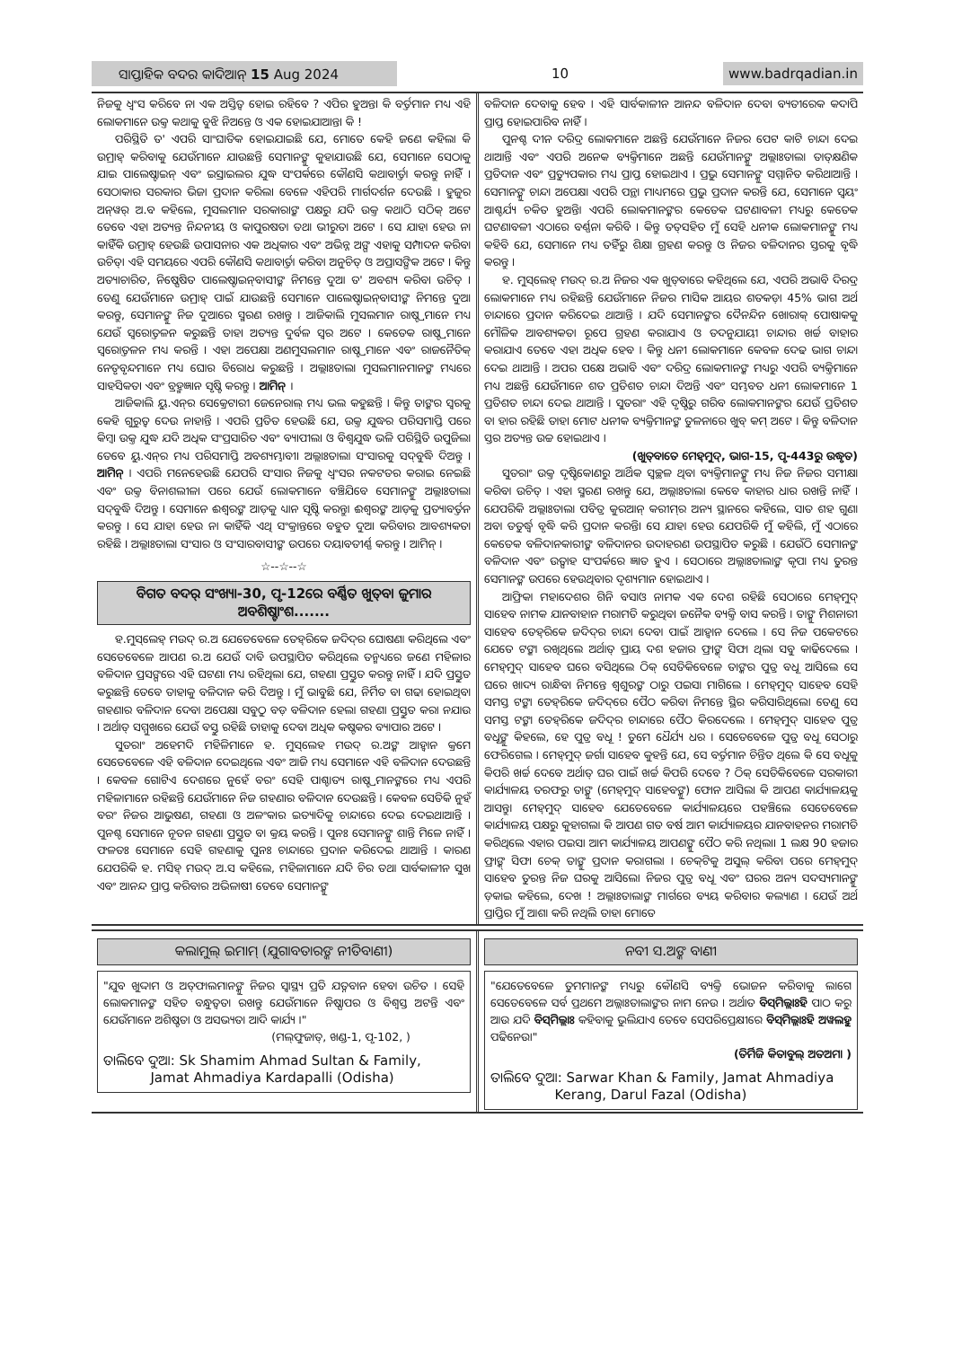ସାପ୍ତାହିକ ବଦର କାଦିଆନ୍ 15 Aug 2024 10 www.badrqadian.in
ନିଜକୁ ଧ୍ୱଂସ କରିବେ ନା ଏକ ଅସ୍ତିତ୍ୱ ହୋଇ ରହିବେ ? ଏପିର ହୁଅନ୍ତା କି ବର୍ତ୍ତମାନ ମଧ୍ୟ ଏହି ଲୋକମାନେ ଉକ୍ତ କଥାକୁ ବୁଝି ନିଅନ୍ତେ ଓ ଏକ ହୋଇଯାଆନ୍ତା କି !
ପରିସ୍ଥିତି ତ' ଏପରି ସାଂଘାତିକ ହୋଇଯାଇଛି ଯେ, ମୋତେ କେହି ଜଣେ କହିଲା କି ଉମ୍ରାହ୍ କରିବାକୁ ଯେଉଁମାନେ ଯାଉଛନ୍ତି ସେମାନଙ୍କୁ କୁହାଯାଉଛି ଯେ, ସେମାନେ ସେଠାକୁ ଯାଇ ପାଲେଷ୍ଟାଇନ୍ ଏବଂ ଇସ୍ରାଇଲର ଯୁଦ୍ଧ ସଂପର୍କରେ କୌଣସି କଥାବାର୍ତ୍ତା କରନ୍ତୁ ନାହିଁ । ସେଠାକାର ସରକାର ଭିଜା ପ୍ରଦାନ କରିଲା ବେଳେ ଏହିପରି ମାର୍ଗଦର୍ଶନ ଦେଉଛି । ହୁଜୁର ଅନ୍‌ୱର୍ ଅ.ବ କହିଲେ, ମୁସଲମାନ ସରକାରାଙ୍କ ପକ୍ଷରୁ ଯଦି ଉକ୍ତ କଥାଠି ସଠିକ୍ ଅଟେ ତେବେ ଏହା ଅତ୍ୟନ୍ତ ନିନ୍ଦନୀୟ ଓ କାପୁରଷତା ତଥା ଭୀରୁତା ଅଟେ । ସେ ଯାହା ହେଉ ନା କାହିଁକି ଉମ୍ରାହ୍ ହେଉଛି ଉପାସନାର ଏକ ଅଧିକାର ଏବଂ ଅଭିନ୍ନ ଅଙ୍ଗ ଏହାକୁ ସମ୍ପାଦନ କରିବା ଉଚିତ୍। ଏହି ସମୟରେ ଏପରି କୌଣସି କଥାବାର୍ତ୍ତା କରିବା ଅନୁଚିତ୍ ଓ ଅପ୍ରାସଙ୍ଗିକ ଅଟେ । କିନ୍ତୁ ଅତ୍ୟାଚାରିତ, ନିଷ୍ପେଷିତ ପାଲେଷ୍ଟାଇନ୍‌ବାସୀଙ୍କ ନିମନ୍ତେ ଦୁଆ ତ' ଅବଶ୍ୟ କରିବା ଉଚିତ୍ । ତେଣୁ ଯେଉଁମାନେ ଉମ୍ରାହ୍ ପାଇଁ ଯାଉଛନ୍ତି ସେମାନେ ପାଲେଷ୍ଟାଇନ୍‌ବାସୀଙ୍କ ନିମନ୍ତେ ଦୁଆ କରନ୍ତୁ, ସେମାନଙ୍କୁ ନିଜ ଦୁଆରେ ସ୍ମରଣ ରଖନ୍ତୁ । ଆଜିକାଲି ମୁସଲମାନ ରାଷ୍ଟ୍ରମାନେ ମଧ୍ୟ ଯେଉଁ ସ୍ୱରୋତ୍ତଳନ କରୁଛନ୍ତି ତାହା ଅତ୍ୟନ୍ତ ଦୁର୍ବଳ ସ୍ୱର ଅଟେ । କେତେକ ରାଷ୍ଟ୍ରମାନେ ସ୍ୱରୋତ୍ତଳନ ମଧ୍ୟ କରନ୍ତି । ଏହା ଅପେକ୍ଷା ଅଣମୁସଲମାନ ରାଷ୍ଟ୍ରମାନେ ଏବଂ ରାଜନୈତିକ୍ ନେତୃବୃନ୍ଦମାନେ ମଧ୍ୟ ଘୋର ବିରୋଧ କରୁଛନ୍ତି । ଅଲ୍ଲାଃତାଲା ମୁସଲମାନମାନଙ୍କ ମଧ୍ୟରେ ସାହସିକତା ଏବଂ ବ୍ରହ୍ମଜ୍ଞାନ ସୃଷ୍ଟି କରନ୍ତୁ । ଆମିନ୍ ।
ଆଜିକାଲି ୟୁ.ଏନ୍‌ର ସେକ୍ରେଟାରୀ ଜେନେରାଲ୍ ମଧ୍ୟ ଭଲ କହୁଛନ୍ତି । କିନ୍ତୁ ତାଙ୍କର ସ୍ୱରକୁ କେହି ଗୁରୁତ୍ୱ ଦେଉ ନାହାନ୍ତି । ଏପରି ପ୍ରତିତ ହେଉଛି ଯେ, ଉକ୍ତ ଯୁଦ୍ଧର ପରିସମାପ୍ତି ପରେ କିମ୍ବା ଉକ୍ତ ଯୁଦ୍ଧ ଯଦି ଅଧିକ ସଂପ୍ରସାରିତ ଏବଂ ବ୍ୟାପୀଲା ଓ ବିଶ୍ୱଯୁଦ୍ଧ ଭଳି ପରିସ୍ଥିତି ଉପୁଜିଲା ତେବେ ୟୁ.ଏନ୍‌ର ମଧ୍ୟ ପରିସମାପ୍ତି ଅବଶ୍ୟମ୍ଭାବୀ। ଅଲ୍ଲାଃତାଲା ସଂସାରକୁ ସଦ୍‌ବୁଦ୍ଧି ଦିଅନ୍ତୁ । ଆମିନ୍ । ଏପରି ମନେହେଉଛି ଯେପରି ସଂସାର ନିଜକୁ ଧ୍ୱଂସର ନକଟତର କରାଇ ନେଇଛି ଏବଂ ଉକ୍ତ ବିନାଶଲୀଳା ପରେ ଯେଉଁ ଲୋକମାନେ ବଞ୍ଚିଯିବେ ସେମାନଙ୍କୁ ଅଲ୍ଲାଃତାଲା ସଦ୍‌ବୁଦ୍ଧି ଦିଅନ୍ତୁ । ସେମାନେ ଈଶ୍ୱରଙ୍କ ଆଡ଼କୁ ଧ୍ୟାନ ସୃଷ୍ଟି କରନ୍ତୁ। ଈଶ୍ୱରଙ୍କ ଆଡ଼କୁ ପ୍ରତ୍ୟାବର୍ତ୍ତନ କରନ୍ତୁ । ସେ ଯାହା ହେଉ ନା କାହିଁକି ଏଥି ସଂକ୍ରାନ୍ତରେ ବହୁତ ଦୁଆ କରିବାର ଆବଶ୍ୟକତା ରହିଛି । ଅଲ୍ଲାଃତାଲା ସଂସାର ଓ ସଂସାରବାସୀଙ୍କ ଉପରେ ଦୟାବତୀର୍ଣ୍ଣ କରନ୍ତୁ । ଆମିନ୍ ।
☆--☆--☆
ବିଗତ ବଦର୍ ସଂଖ୍ୟା-30, ପୃ-12ରେ ବର୍ଣ୍ଣିତ ଖୁତ୍‌ବା ଜୁମାର ଅବଶିଷ୍ଟାଂଶ.......
ହ.ମୁସ୍‌ଲେହ୍ ମଉଦ୍ ର.ଅ ଯେତେବେଳେ ତେହ୍‌ରିକେ ଜଦିଦ୍‌ର ଘୋଷଣା କରିଥିଲେ ଏବଂ ସେତେବେଳେ ଆପଣ ର.ଅ ଯେଉଁ ଦାବି ଉପସ୍ଥାପିତ କରିଥିଲେ ତନ୍ମଧ୍ୟରେ ଜଣେ ମହିଳାର ବଳିଦାନ ପ୍ରସଙ୍ଗରେ ଏହି ଘଟଣା ମଧ୍ୟ ରହିଥିଲା ଯେ, ଗହଣା ପ୍ରସ୍ତୁତ କରନ୍ତୁ ନାହିଁ । ଯଦି ପ୍ରସ୍ତୁତ କରୁଛନ୍ତି ତେବେ ତାହାକୁ ବଳିଦାନ କରି ଦିଅନ୍ତୁ । ମୁଁ ଭାବୁଛି ଯେ, ନିର୍ମିତ ବା ଗଢା ହୋଇଥିବା ଗହଣାର ବଳିଦାନ ଦେବା ଅପେକ୍ଷା ସବୁଠୁ ବଡ଼ ବଳିଦାନ ହେଲା ଗହଣା ପ୍ରସ୍ତୁତ କରା ନଯାଉ । ଅର୍ଥାତ୍ ସମ୍ମୁଖରେ ଯେଉଁ ବସ୍ତୁ ରହିଛି ତାହାକୁ ଦେବା ଅଧିକ କଷ୍ଟକର ବ୍ୟାପାର ଅଟେ ।
ସୁତରାଂ ଅହେମଦି ମହିଳିମାନେ ହ. ମୁସ୍‌ଲେହ ମଉଦ୍ ର.ଅଙ୍କ ଆହ୍ୱାନ କ୍ରମେ ସେତେବେଳେ ଏହି ବଳିଦାନ ଦେଇଥିଲେ ଏବଂ ଆଜି ମଧ୍ୟ ସେମାନେ ଏହି ବଳିଦାନ ଦେଉଛନ୍ତି । କେବଳ ଗୋଟିଏ ଦେଶରେ ନୁହେଁ ବରଂ ସେହି ପାଶ୍ଚାତ୍ୟ ରାଷ୍ଟ୍ରମାନଙ୍କରେ ମଧ୍ୟ ଏପରି ମହିଳାମାନେ ରହିଛନ୍ତି ଯେଉଁମାନେ ନିଜ ଗହଣାର ବଳିଦାନ ଦେଉଛନ୍ତି । କେବଳ ସେତିକି ନୁହଁ ବରଂ ନିଜର ଆଭୁଷଣ, ଗହଣା ଓ ଅଳଂକାର ଇତ୍ୟାଦିକୁ ଚାନ୍ଦାରେ ଦେଇ ଦେଇଥାଆନ୍ତି । ପୁନଶ୍ଚ ସେମାନେ ନୂତନ ଗହଣା ପ୍ରସ୍ତୁତ ବା କ୍ରୟ କରନ୍ତି । ପୁନଃ ସେମାନଙ୍କୁ ଶାନ୍ତି ମିଳେ ନାହିଁ । ଫଳତଃ ସେମାନେ ସେହି ଗହଣାକୁ ପୁନଃ ଚାନ୍ଦାରେ ପ୍ରଦାନ କରିଦେଇ ଥାଆନ୍ତି । କାରଣ ଯେପରିକି ହ. ମସିହ୍ ମଉଦ୍ ଅ.ସ କହିଲେ, ମହିଳାମାନେ ଯଦି ଚିର ତଥା ସାର୍ବକାଳୀନ ସୁଖ ଏବଂ ଆନନ୍ଦ ପ୍ରାପ୍ତ କରିବାର ଅଭିଳାଷୀ ତେବେ ସେମାନଙ୍କୁ
ବଳିଦାନ ଦେବାକୁ ହେବ । ଏହି ସାର୍ବକାଳୀନ ଆନନ୍ଦ ବଳିଦାନ ଦେବା ବ୍ୟତୀରେକ କଦାପି ପ୍ରାପ୍ତ ହୋଇପାରିବ ନାହିଁ ।
ପୁନଶ୍ଚ ଦୀନ ଦରିଦ୍ର ଲୋକମାନେ ଅଛନ୍ତି ଯେଉଁମାନେ ନିଜର ପେଟ କାଟି ଚାନ୍ଦା ଦେଇ ଥାଆନ୍ତି ଏବଂ ଏପରି ଅନେକ ବ୍ୟକ୍ତିମାନେ ଅଛନ୍ତି ଯେଉଁମାନଙ୍କୁ ଅଲ୍ଲାଃତାଲା ତାତ୍‌କ୍ଷଣିକ ପ୍ରତିଦାନ ଏବଂ ପ୍ରତ୍ୟୁପକାର ମଧ୍ୟ ପ୍ରାପ୍ତ ହୋଇଥାଏ । ପ୍ରଭୁ ସେମାନଙ୍କୁ ସମ୍ମାନିତ କରିଥାଆନ୍ତି । ସେମାନଙ୍କୁ ଚାନ୍ଦା ଅପେକ୍ଷା ଏପରି ପନ୍ଥା ମାଧ୍ୟମରେ ପ୍ରଭୁ ପ୍ରଦାନ କରନ୍ତି ଯେ, ସେମାନେ ସ୍ୱୟଂ ଆଶ୍ଚର୍ଯ୍ୟ ଚକିତ ହୁଅନ୍ତି। ଏପରି ଲୋକମାନଙ୍କର କେତେକ ଘଟଣାବଳୀ ମଧ୍ୟରୁ କେତେକ ଘଟଣାବଳୀ ଏଠାରେ ବର୍ଣ୍ଣନା କରିବି । କିନ୍ତୁ ତତ୍‌ସହିତ ମୁଁ ସେହି ଧନୀକ ଲୋକମାନଙ୍କୁ ମଧ୍ୟ କହିବି ଯେ, ସେମାନେ ମଧ୍ୟ ତହିଁରୁ ଶିକ୍ଷା ଗ୍ରହଣ କରନ୍ତୁ ଓ ନିଜର ବଳିଦାନର ସ୍ତରକୁ ବୃଦ୍ଧି କରନ୍ତୁ ।
ହ. ମୁସ୍‌ଲେହ୍ ମଉଦ୍ ର.ଅ ନିଜର ଏକ ଖୁତ୍‌ବାରେ କହିଥିଲେ ଯେ, ଏପରି ଅଭାବି ଦିରଦ୍ର ଲୋକମାନେ ମଧ୍ୟ ରହିଛନ୍ତି ଯେଉଁମାନେ ନିଜର ମାସିକ ଆୟର ଶତକଡ଼ା 45% ଭାଗ ଅର୍ଥ ଚାନ୍ଦାରେ ପ୍ରଦାନ କରିଦେଇ ଥାଆନ୍ତି । ଯଦି ସେମାନଙ୍କର ଦୈନନ୍ଦିନ ଖୋରାକ୍ ପୋଷାକକୁ ମୌଳିକ ଆବଶ୍ୟକତା ରୂପେ ଗ୍ରହଣ କରାଯାଏ ଓ ତଦନୁଯାୟୀ ଚାନ୍ଦାର ଖର୍ଚ୍ଚ ବାହାର କରାଯାଏ ତେବେ ଏହା ଅଧିକ ହେବ । କିନ୍ତୁ ଧନୀ ଲୋକମାନେ କେବଳ ଦେଢ ଭାଗ ଚାନ୍ଦା ଦେଇ ଥାଆନ୍ତି । ଅପର ପକ୍ଷେ ଅଭାବି ଏବଂ ଦରିଦ୍ର ଲୋକମାନଙ୍କ ମଧ୍ୟରୁ ଏପରି ବ୍ୟକ୍ତିମାନେ ମଧ୍ୟ ଅଛନ୍ତି ଯେଉଁମାନେ ଶତ ପ୍ରତିଶତ ଚାନ୍ଦା ଦିଅନ୍ତି ଏବଂ ସମ୍ଭବତ ଧନୀ ଲୋକମାନେ 1 ପ୍ରତିଶତ ଚାନ୍ଦା ଦେଇ ଥାଆନ୍ତି । ସୁତରାଂ ଏହି ଦୃଷ୍ଟିରୁ ଗରିବ ଲୋକମାନଙ୍କର ଯେଉଁ ପ୍ରତିଶତ ବା ହାର ରହିଛି ତାହା ମୋଟ ଧନୀକ ବ୍ୟକ୍ତିମାନଙ୍କ ତୁଳନାରେ ଖୁବ୍ କମ୍ ଅଟେ । କିନ୍ତୁ ବଳିଦାନ ସ୍ତର ଅତ୍ୟନ୍ତ ଉଚ୍ଚ ହୋଇଥାଏ ।
(ଖୁତ୍‌ବାତେ ମେହ୍‌ମୁଦ୍, ଭାଗ-15, ପୃ-443ରୁ ଉଦ୍ଧୃତ)
ସୁତରାଂ ଉକ୍ତ ଦୃଷ୍ଟିକୋଣରୁ ଆର୍ଥିକ ସ୍ୱଚ୍ଛଳ ଥିବା ବ୍ୟକ୍ତିମାନଙ୍କୁ ମଧ୍ୟ ନିଜ ନିଜର ସମୀକ୍ଷା କରିବା ଉଚିତ୍ । ଏହା ସ୍ମରଣ ରଖନ୍ତୁ ଯେ, ଅଲ୍ଲାଃତାଲା କେବେ କାହାର ଧାର ରଖନ୍ତି ନାହିଁ । ଯେପରିକି ଅଲ୍ଲାଃତାଲା ପବିତ୍ର କୁରଆନ୍ କରୀମ୍‌ର ଅନ୍ୟ ସ୍ଥାନରେ କହିଲେ, ସାତ ଶହ ଗୁଣା ଅବା ତତୁର୍ଦ୍ଧ୍ୱ ବୃଦ୍ଧି କରି ପ୍ରଦାନ କରନ୍ତି। ସେ ଯାହା ହେଉ ଯେପରିକି ମୁଁ କହିଲି, ମୁଁ ଏଠାରେ କେତେକ ବଳିଦାନକାରୀଙ୍କ ବଳିଦାନର ଉଦାହରଣ ଉପସ୍ଥାପିତ କରୁଛି । ଯେଉଁଠି ସେମାନଙ୍କ ବଳିଦାନ ଏବଂ ଉତ୍ସାହ ସଂପର୍କରେ ଜ୍ଞାତ ହୁଏ । ସେଠାରେ ଅଲ୍ଲାଃତାଲାଙ୍କ କୃପା ମଧ୍ୟ ତୁରନ୍ତ ସେମାନଙ୍କ ଉପରେ ହେଉଥିବାର ଦୃଶ୍ୟମାନ ହୋଇଥାଏ ।
ଆଫ୍ରିକା ମହାଦେଶର ଗିନି ବସାଓ ନାମକ ଏକ ଦେଶ ରହିଛି ସେଠାରେ ମେହ୍‌ମୁଦ୍ ସାହେବ ନାମକ ଯାନବାହାନ ମରାମତି କରୁଥିବା ଜନୈକ ବ୍ୟକ୍ତି ବାସ କରନ୍ତି । ତାଙ୍କୁ ମିଶନାରୀ ସାହେବ ତେହ୍‌ରିକେ ଜଦିଦ୍‌ର ଚାନ୍ଦା ଦେବା ପାଇଁ ଆହ୍ୱାନ ଦେଲେ । ସେ ନିଜ ପକେଟରେ ଯେତେ ଟଙ୍କା ରଖିଥିଲେ ଅର୍ଥାତ୍ ପ୍ରାୟ ଦଶ ହଜାର ଫ୍ରାଙ୍କ୍ ସିଫା ଥିଲା ସବୁ କାଢିଦେଲେ । ମେହ୍‌ମୁଦ୍ ସାହେବ ଘରେ ବସିଥିଲେ ଠିକ୍ ସେତିକିବେଳେ ତାଙ୍କର ପୁତ୍ର ବଧୂ ଆସିଲେ ସେ ଘରେ ଖାଦ୍ୟ ରାନ୍ଧିବା ନିମନ୍ତେ ଶ୍ୱଶୁରଙ୍କ ଠାରୁ ପଇସା ମାଗିଲେ । ମେହ୍‌ମୁଦ୍ ସାହେବ ସେହି ସମସ୍ତ ଟଙ୍କା ତେହ୍‌ରିକେ ଜଦିଦ୍‌ରେ ପୈଠ କରିବା ନିମନ୍ତେ ସ୍ଥିର କରିସାରିଥିଲେ। ତେଣୁ ସେ ସମସ୍ତ ଟଙ୍କା ତେହ୍‌ରିକେ ଜଦିଦ୍‌ର ଚାନ୍ଦାରେ ପୈଠ କିରଦେଲେ । ମେହ୍‌ମୁଦ୍ ସାହେବ ପୁତ୍ର ବଧୂଙ୍କୁ କିହଲେ, ହେ ପୁତ୍ର ବଧୂ ! ତୁମେ ଧୈର୍ଯ୍ୟ ଧର । ସେତେବେଳେ ପୁତ୍ର ବଧୂ ସେଠାରୁ ଫେରିଗେଲ । ମେହ୍‌ମୁଦ୍ ଜର୍ଗା ସାହେବ କୁହନ୍ତି ଯେ, ସେ ବର୍ତ୍ତମାନ ଚିନ୍ତିତ ଥିଲେ କି ସେ ବଧୂକୁ କିପରି ଖର୍ଚ୍ଚ ଦେବେ ଅର୍ଥାତ୍ ଘର ପାଇଁ ଖର୍ଚ୍ଚ କିପରି ଦେବେ ? ଠିକ୍ ସେତିକିବେଳେ ସରକାରୀ କାର୍ଯ୍ୟାଳୟ ତରଫରୁ ତାଙ୍କୁ (ମେହ୍‌ମୁଦ୍ ସାହେବଙ୍କୁ) ଫୋନ ଆସିଲା କି ଆପଣ କାର୍ଯ୍ୟାଳୟକୁ ଆସନ୍ତୁ। ମେହ୍‌ମୁଦ୍ ସାହେବ ଯେତେବେଳେ କାର୍ଯ୍ୟାଳୟରେ ପହଞ୍ଚିଲେ ସେତେବେଳେ କାର୍ଯ୍ୟାଳୟ ପକ୍ଷରୁ କୁହାଗଲା କି ଆପଣ ଗତ ବର୍ଷ ଆମ କାର୍ଯ୍ୟାଳୟର ଯାନବାହନର ମରାମତି କରିଥିଲେ ଏହାର ପଇସା ଆମ କାର୍ଯ୍ୟାଳୟ ଆପଣଙ୍କୁ ପୈଠ କରି ନଥିଲା। 1 ଲକ୍ଷ 90 ହଜାର ଫ୍ରାଙ୍କ୍ ସିଫା ଚେକ୍ ତାଙ୍କୁ ପ୍ରଦାନ କରାଗଲା । ଚେକ୍‌ଟିକୁ ଅସୁଲ୍ କରିବା ପରେ ମେହ୍‌ମୁଦ୍ ସାହେବ ତୁରନ୍ତ ନିଜ ଘରକୁ ଆସିଲେ। ନିଜର ପୁତ୍ର ବଧୂ ଏବଂ ଘରର ଅନ୍ୟ ସଦସ୍ୟମାନଙ୍କୁ ଡ଼କାଇ କହିଲେ, ଦେଖ ! ଅଲ୍ଲାଃତାଲାଙ୍କ ମାର୍ଗରେ ବ୍ୟୟ କରିବାର କଲ୍ୟାଣ । ଯେଉଁ ଅର୍ଥ ପ୍ରାପ୍ତିର ମୁଁ ଆଶା କରି ନଥିଲି ତାହା ମୋତେ
କଲାମୁଲ୍ ଇମାମ୍ (ଯୁଗାବତାରଙ୍କ ନୀତିବାଣୀ)
"ଯୁବ ଖୁଦ୍ଦାମ ଓ ଅତ୍‌ଫାଲମାନଙ୍କୁ ନିଜର ସ୍ୱାସ୍ଥ୍ୟ ପ୍ରତି ଯତ୍ନବାନ ହେବା ଉଚିତ । ସେହି ଲୋକମାନଙ୍କ ସହିତ ବନ୍ଧୁତ୍ୱତା ରଖନ୍ତୁ ଯେଉଁମାନେ ନିଷ୍ପାପର ଓ ବିଶ୍ୱସ୍ତ ଅଟନ୍ତି ଏବଂ ଯେଉଁମାନେ ଅଶିଷ୍ଟତା ଓ ଅସଭ୍ୟତା ଆଦି କାର୍ଯ୍ୟ ।"
(ମଲ୍‌ଫୁଜାତ୍, ଖଣ୍ଡ-1, ପୃ-102, )
ତାଲିବେ ଦୁଆ: Sk Shamim Ahmad Sultan & Family,
Jamat Ahmadiya Kardapalli (Odisha)
ନବୀ ସ.ଅଙ୍କ ବାଣୀ
"ଯେତେବେଳେ ତୁମମାନଙ୍କ ମଧ୍ୟରୁ କୌଣସି ବ୍ୟକ୍ତି ଭୋଜନ କରିବାକୁ ଲାଗେ ସେତେବେଳେ ସର୍ବ ପ୍ରଥମେ ଅଲ୍ଲାଃତାଲାଙ୍କର ନାମ ନେଉ । ଅର୍ଥାତ ବିସ୍‌ମିଲ୍ଲାଃହି ପାଠ କରୁ ଆଉ ଯଦି ବିସ୍‌ମିଲ୍ଲାଃ କହିବାକୁ ଭୁଲିଯାଏ ତେବେ ସେପରିପ୍ରେକ୍ଷୀରେ ବିସ୍‌ମିଲ୍ଲାଃହି ଅୱଲହୁ ପଢିନେଉ।"
(ତିର୍ମିଜି କିତାବୁଲ୍ ଅତଅମା )
ତାଲିବେ ଦୁଆ: Sarwar Khan & Family, Jamat Ahmadiya
Kerang, Darul Fazal (Odisha)